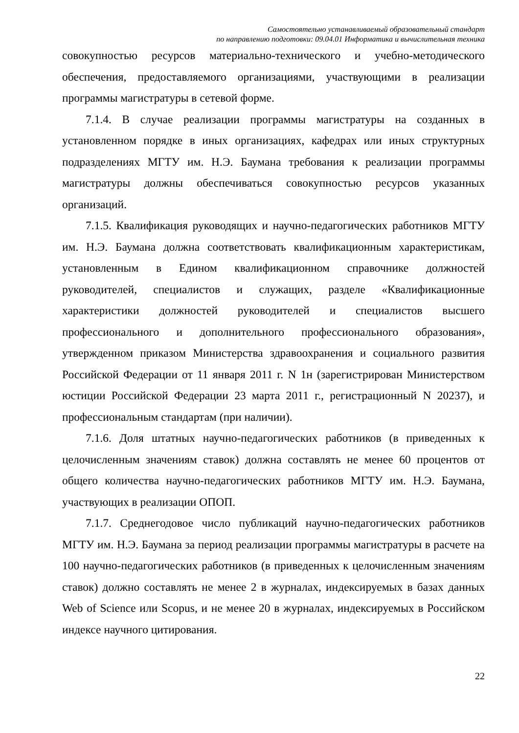Самостоятельно устанавливаемый образовательный стандарт
по направлению подготовки: 09.04.01 Информатика и вычислительная техника
совокупностью ресурсов материально-технического и учебно-методического обеспечения, предоставляемого организациями, участвующими в реализации программы магистратуры в сетевой форме.
7.1.4. В случае реализации программы магистратуры на созданных в установленном порядке в иных организациях, кафедрах или иных структурных подразделениях МГТУ им. Н.Э. Баумана требования к реализации программы магистратуры должны обеспечиваться совокупностью ресурсов указанных организаций.
7.1.5. Квалификация руководящих и научно-педагогических работников МГТУ им. Н.Э. Баумана должна соответствовать квалификационным характеристикам, установленным в Едином квалификационном справочнике должностей руководителей, специалистов и служащих, разделе «Квалификационные характеристики должностей руководителей и специалистов высшего профессионального и дополнительного профессионального образования», утвержденном приказом Министерства здравоохранения и социального развития Российской Федерации от 11 января 2011 г. N 1н (зарегистрирован Министерством юстиции Российской Федерации 23 марта 2011 г., регистрационный N 20237), и профессиональным стандартам (при наличии).
7.1.6. Доля штатных научно-педагогических работников (в приведенных к целочисленным значениям ставок) должна составлять не менее 60 процентов от общего количества научно-педагогических работников МГТУ им. Н.Э. Баумана, участвующих в реализации ОПОП.
7.1.7. Среднегодовое число публикаций научно-педагогических работников МГТУ им. Н.Э. Баумана за период реализации программы магистратуры в расчете на 100 научно-педагогических работников (в приведенных к целочисленным значениям ставок) должно составлять не менее 2 в журналах, индексируемых в базах данных Web of Science или Scopus, и не менее 20 в журналах, индексируемых в Российском индексе научного цитирования.
22